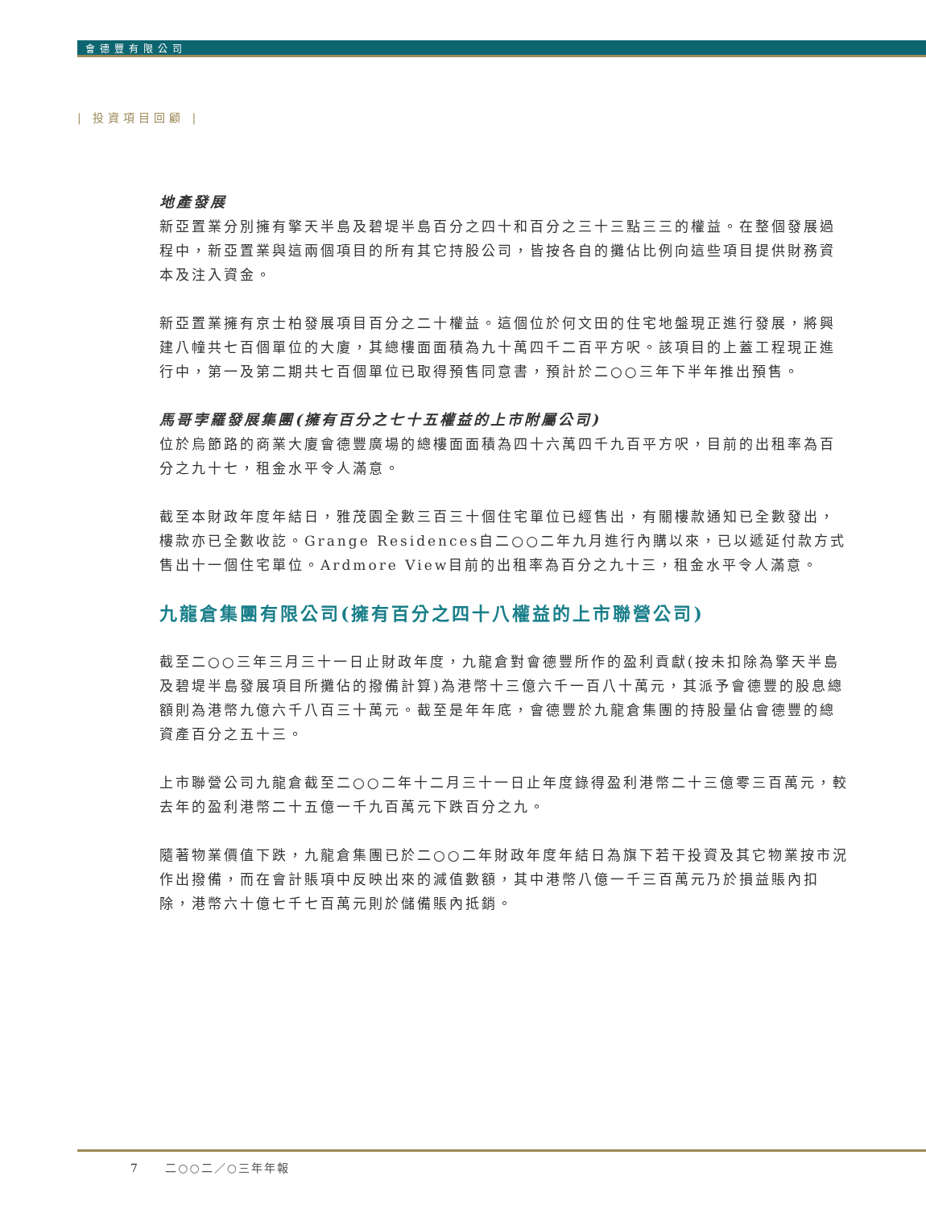會德豐有限公司
| 投資項目回顧 |
地產發展
新亞置業分別擁有擎天半島及碧堤半島百分之四十和百分之三十三點三三的權益。在整個發展過程中，新亞置業與這兩個項目的所有其它持股公司，皆按各自的攤佔比例向這些項目提供財務資本及注入資金。
新亞置業擁有京士柏發展項目百分之二十權益。這個位於何文田的住宅地盤現正進行發展，將興建八幢共七百個單位的大廈，其總樓面面積為九十萬四千二百平方呎。該項目的上蓋工程現正進行中，第一及第二期共七百個單位已取得預售同意書，預計於二○○三年下半年推出預售。
馬哥孛羅發展集團(擁有百分之七十五權益的上市附屬公司)
位於烏節路的商業大廈會德豐廣場的總樓面面積為四十六萬四千九百平方呎，目前的出租率為百分之九十七，租金水平令人滿意。
截至本財政年度年結日，雅茂園全數三百三十個住宅單位已經售出，有關樓款通知已全數發出，樓款亦已全數收訖。Grange Residences自二○○二年九月進行內購以來，已以遞延付款方式售出十一個住宅單位。Ardmore View目前的出租率為百分之九十三，租金水平令人滿意。
九龍倉集團有限公司(擁有百分之四十八權益的上市聯營公司)
截至二○○三年三月三十一日止財政年度，九龍倉對會德豐所作的盈利貢獻(按未扣除為擎天半島及碧堤半島發展項目所攤佔的撥備計算)為港幣十三億六千一百八十萬元，其派予會德豐的股息總額則為港幣九億六千八百三十萬元。截至是年年底，會德豐於九龍倉集團的持股量佔會德豐的總資產百分之五十三。
上市聯營公司九龍倉截至二○○二年十二月三十一日止年度錄得盈利港幣二十三億零三百萬元，較去年的盈利港幣二十五億一千九百萬元下跌百分之九。
隨著物業價值下跌，九龍倉集團已於二○○二年財政年度年結日為旗下若干投資及其它物業按市況作出撥備，而在會計賬項中反映出來的減值數額，其中港幣八億一千三百萬元乃於損益賬內扣除，港幣六十億七千七百萬元則於儲備賬內抵銷。
7 二○○二／○三年年報